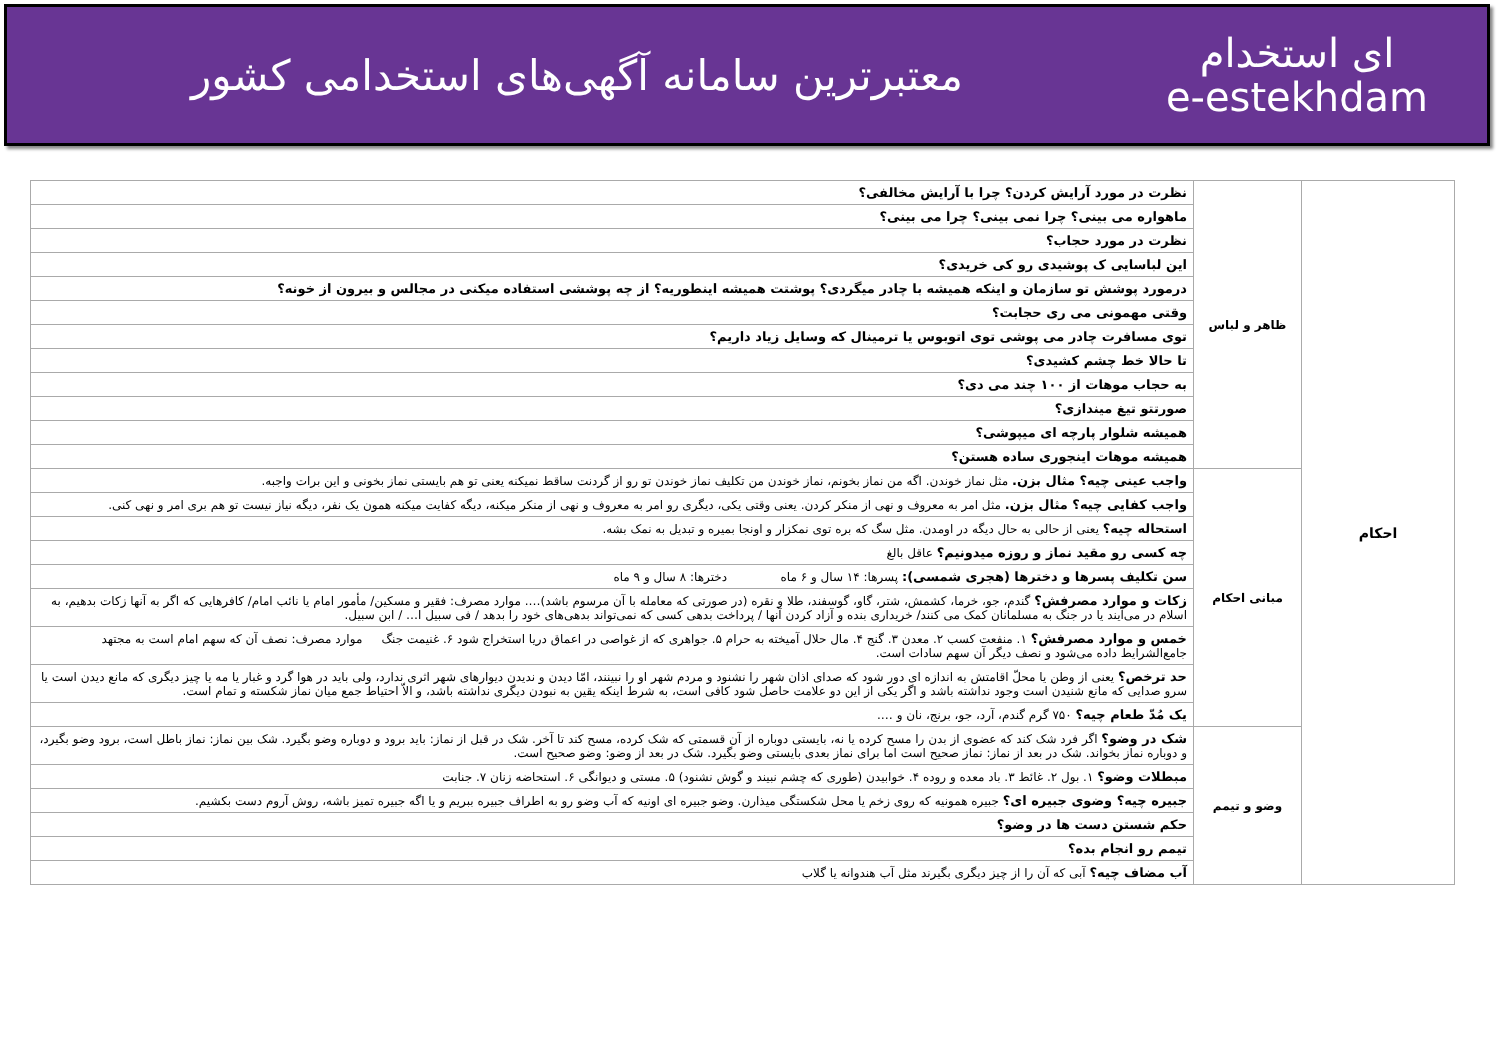ای استخدام
e-estekhdam
معتبرترین سامانه آگهی‌های استخدامی کشور
| احکام | ظاهر و لباس | نظرت در مورد آرایش کردن؟ چرا با آرایش مخالفی؟ |
| | | ماهواره می بینی؟ چرا نمی بینی؟ چرا می بینی؟ |
| | | نظرت در مورد حجاب؟ |
| | | این لباسایی ک پوشیدی رو کی خریدی؟ |
| | | درمورد پوشش تو سازمان و اینکه همیشه با چادر میگردی؟ پوشتت همیشه اینطوریه؟ از چه پوششی استفاده میکنی در مجالس و بیرون از خونه؟ |
| | | وقتی مهمونی می ری حجابت؟ |
| | | توی مسافرت چادر می پوشی توی اتوبوس یا ترمینال که وسایل زیاد داریم؟ |
| | | تا حالا خط چشم کشیدی؟ |
| | | به حجاب موهات از ۱۰۰ چند می دی؟ |
| | | صورتتو تیغ میندازی؟ |
| | | همیشه شلوار پارچه ای میپوشی؟ |
| | | همیشه موهات اینجوری ساده هستن؟ |
| | مبانی احکام | واجب عینی چیه؟ مثال بزن. مثل نماز خوندن. اگه من نماز بخونم، نماز خوندن من تکلیف نماز خوندن تو رو از گردنت ساقط نمیکنه یعنی تو هم بایستی نماز بخونی و این برات واجبه. |
| | | واجب کفایی چیه؟ مثال بزن. مثل امر به معروف و نهی از منکر کردن. یعنی وقتی یکی، دیگری رو امر به معروف و نهی از منکر میکنه، دیگه کفایت میکنه همون یک نفر، دیگه نیاز نیست تو هم بری امر و نهی کنی. |
| | | استحاله چیه؟ یعنی از حالی به حال دیگه در اومدن. مثل سگ که بره توی نمکزار و اونجا بمیره و تبدیل به نمک بشه. |
| | | چه کسی رو مقید نماز و روزه میدونیم؟ عاقل بالغ |
| | | سن تکلیف پسرها و دخترها (هجری شمسی): پسرها: ۱۴ سال و ۶ ماه دخترها: ۸ سال و ۹ ماه |
| | | زکات و موارد مصرفش؟ گندم، جو، خرما، کشمش، شتر، گاو، گوسفند، طلا و نقره (در صورتی که معامله با آن مرسوم باشد)…. موارد مصرف: فقیر و مسکین/ مأمور امام یا نائب امام/ کافرهایی که اگر به آنها زکات بدهیم، به اسلام در می‌آیند یا در جنگ به مسلمانان کمک می کنند/ خریداری بنده و آزاد کردن آنها / پرداخت بدهی کسی که نمی‌تواند بدهی‌های خود را بدهد / فی سبیل ا… / ابن سبیل. |
| | | خمس و موارد مصرفش؟ ۱. منفعت کسب ۲. معدن ۳. گنج ۴. مال حلال آمیخته به حرام ۵. جواهری که از غواصی در اعماق دریا استخراج شود ۶. غنیمت جنگ موارد مصرف: نصف آن که سهم امام است به مجتهد جامع‌الشرایط داده می‌شود و نصف دیگر آن سهم سادات است. |
| | | حد ترخص؟ یعنی از وطن یا محلّ اقامتش به اندازه ای دور شود که صدای اذان شهر را نشنود و مردم شهر او را نبینند، امّا دیدن و ندیدن دیوارهای شهر اثری ندارد، ولی باید در هوا گرد و غبار یا مه یا چیز دیگری که مانع دیدن است یا سرو صدایی که مانع شنیدن است وجود نداشته باشد و اگر یکی از این دو علامت حاصل شود کافی است، به شرط اینکه یقین به نبودن دیگری نداشته باشد، و الاّ احتیاط جمع میان نماز شکسته و تمام است. |
| | | یک مُدّ طعام چیه؟ ۷۵۰ گرم گندم، آرد، جو، برنج، نان و …. |
| | وضو و تیمم | شک در وضو؟ اگر فرد شک کند که عضوی از بدن را مسح کرده یا نه، بایستی دوباره از آن قسمتی که شک کرده، مسح کند تا آخر. شک در قبل از نماز: باید برود و دوباره وضو بگیرد. شک بین نماز: نماز باطل است، برود وضو بگیرد، و دوباره نماز بخواند. شک در بعد از نماز: نماز صحیح است اما برای نماز بعدی بایستی وضو بگیرد. شک در بعد از وضو: وضو صحیح است. |
| | | مبطلات وضو؟ ۱. بول ۲. غائط ۳. باد معده و روده ۴. خوابیدن (طوری که چشم نبیند و گوش نشنود) ۵. مستی و دیوانگی ۶. استحاضه زنان ۷. جنابت |
| | | جبیره چیه؟ وضوی جبیره ای؟ جبیره همونیه که روی زخم یا محل شکستگی میذارن. وضو جبیره ای اونیه که آب وضو رو به اطراف جبیره ببریم و یا اگه جبیره تمیز باشه، روش آروم دست بکشیم. |
| | | حکم شستن دست ها در وضو؟ |
| | | تیمم رو انجام بده؟ |
| | | آب مضاف چیه؟ آبی که آن را از چیز دیگری بگیرند مثل آب هندوانه یا گلاب |